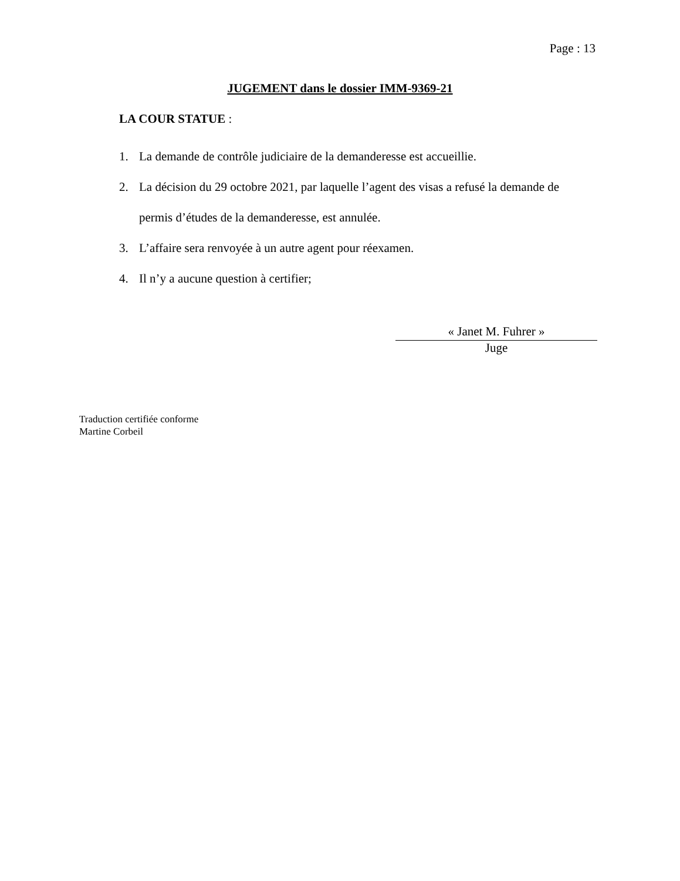Page : 13
JUGEMENT dans le dossier IMM-9369-21
LA COUR STATUE :
1. La demande de contrôle judiciaire de la demanderesse est accueillie.
2. La décision du 29 octobre 2021, par laquelle l’agent des visas a refusé la demande de permis d’études de la demanderesse, est annulée.
3. L’affaire sera renvoyée à un autre agent pour réexamen.
4. Il n’y a aucune question à certifier;
« Janet M. Fuhrer »
Juge
Traduction certifiée conforme
Martine Corbeil